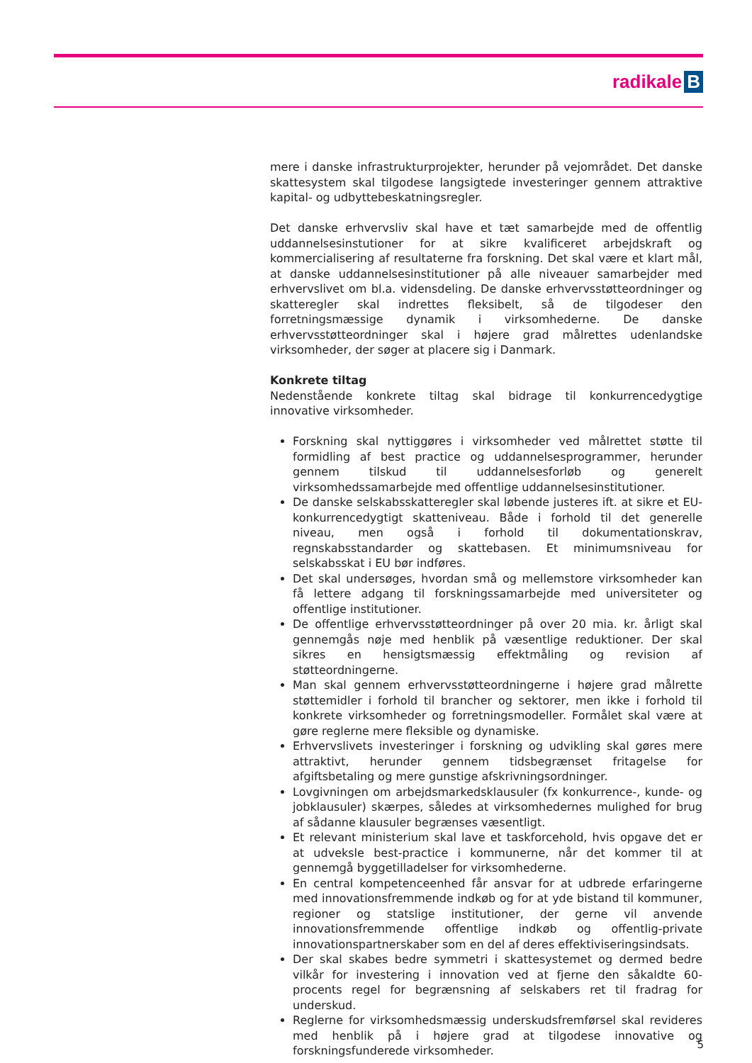radikale B
mere i danske infrastrukturprojekter, herunder på vejområdet. Det danske skattesystem skal tilgodese langsigtede investeringer gennem attraktive kapital- og udbyttebeskatningsregler.
Det danske erhvervsliv skal have et tæt samarbejde med de offentlig uddannelsesinstutioner for at sikre kvalificeret arbejdskraft og kommercialisering af resultaterne fra forskning. Det skal være et klart mål, at danske uddannelsesinstitutioner på alle niveauer samarbejder med erhvervslivet om bl.a. vidensdeling. De danske erhvervsstøtteordninger og skatteregler skal indrettes fleksibelt, så de tilgodeser den forretningsmæssige dynamik i virksomhederne. De danske erhvervsstøtteordninger skal i højere grad målrettes udenlandske virksomheder, der søger at placere sig i Danmark.
Konkrete tiltag
Nedenstående konkrete tiltag skal bidrage til konkurrencedygtige innovative virksomheder.
Forskning skal nyttiggøres i virksomheder ved målrettet støtte til formidling af best practice og uddannelsesprogrammer, herunder gennem tilskud til uddannelsesforløb og generelt virksomhedssamarbejde med offentlige uddannelsesinstitutioner.
De danske selskabsskatteregler skal løbende justeres ift. at sikre et EU-konkurrencedygtigt skatteniveau. Både i forhold til det generelle niveau, men også i forhold til dokumentationskrav, regnskabsstandarder og skattebasen. Et minimumsniveau for selskabsskat i EU bør indføres.
Det skal undersøges, hvordan små og mellemstore virksomheder kan få lettere adgang til forskningssamarbejde med universiteter og offentlige institutioner.
De offentlige erhvervsstøtteordninger på over 20 mia. kr. årligt skal gennemgås nøje med henblik på væsentlige reduktioner. Der skal sikres en hensigtsmæssig effektmåling og revision af støtteordningerne.
Man skal gennem erhvervsstøtteordningerne i højere grad målrette støttemidler i forhold til brancher og sektorer, men ikke i forhold til konkrete virksomheder og forretningsmodeller. Formålet skal være at gøre reglerne mere fleksible og dynamiske.
Erhvervslivets investeringer i forskning og udvikling skal gøres mere attraktivt, herunder gennem tidsbegrænset fritagelse for afgiftsbetaling og mere gunstige afskrivningsordninger.
Lovgivningen om arbejdsmarkedsklausuler (fx konkurrence-, kunde- og jobklausuler) skærpes, således at virksomhedernes mulighed for brug af sådanne klausuler begrænses væsentligt.
Et relevant ministerium skal lave et taskforcehold, hvis opgave det er at udveksle best-practice i kommunerne, når det kommer til at gennemgå byggetilladelser for virksomhederne.
En central kompetenceenhed får ansvar for at udbrede erfaringerne med innovationsfremmende indkøb og for at yde bistand til kommuner, regioner og statslige institutioner, der gerne vil anvende innovationsfremmende offentlige indkøb og offentlig-private innovationspartnerskaber som en del af deres effektiviseringsindsats.
Der skal skabes bedre symmetri i skattesystemet og dermed bedre vilkår for investering i innovation ved at fjerne den såkaldte 60-procents regel for begrænsning af selskabers ret til fradrag for underskud.
Reglerne for virksomhedsmæssig underskudsfremførsel skal revideres med henblik på i højere grad at tilgodese innovative og forskningsfunderede virksomheder.
5